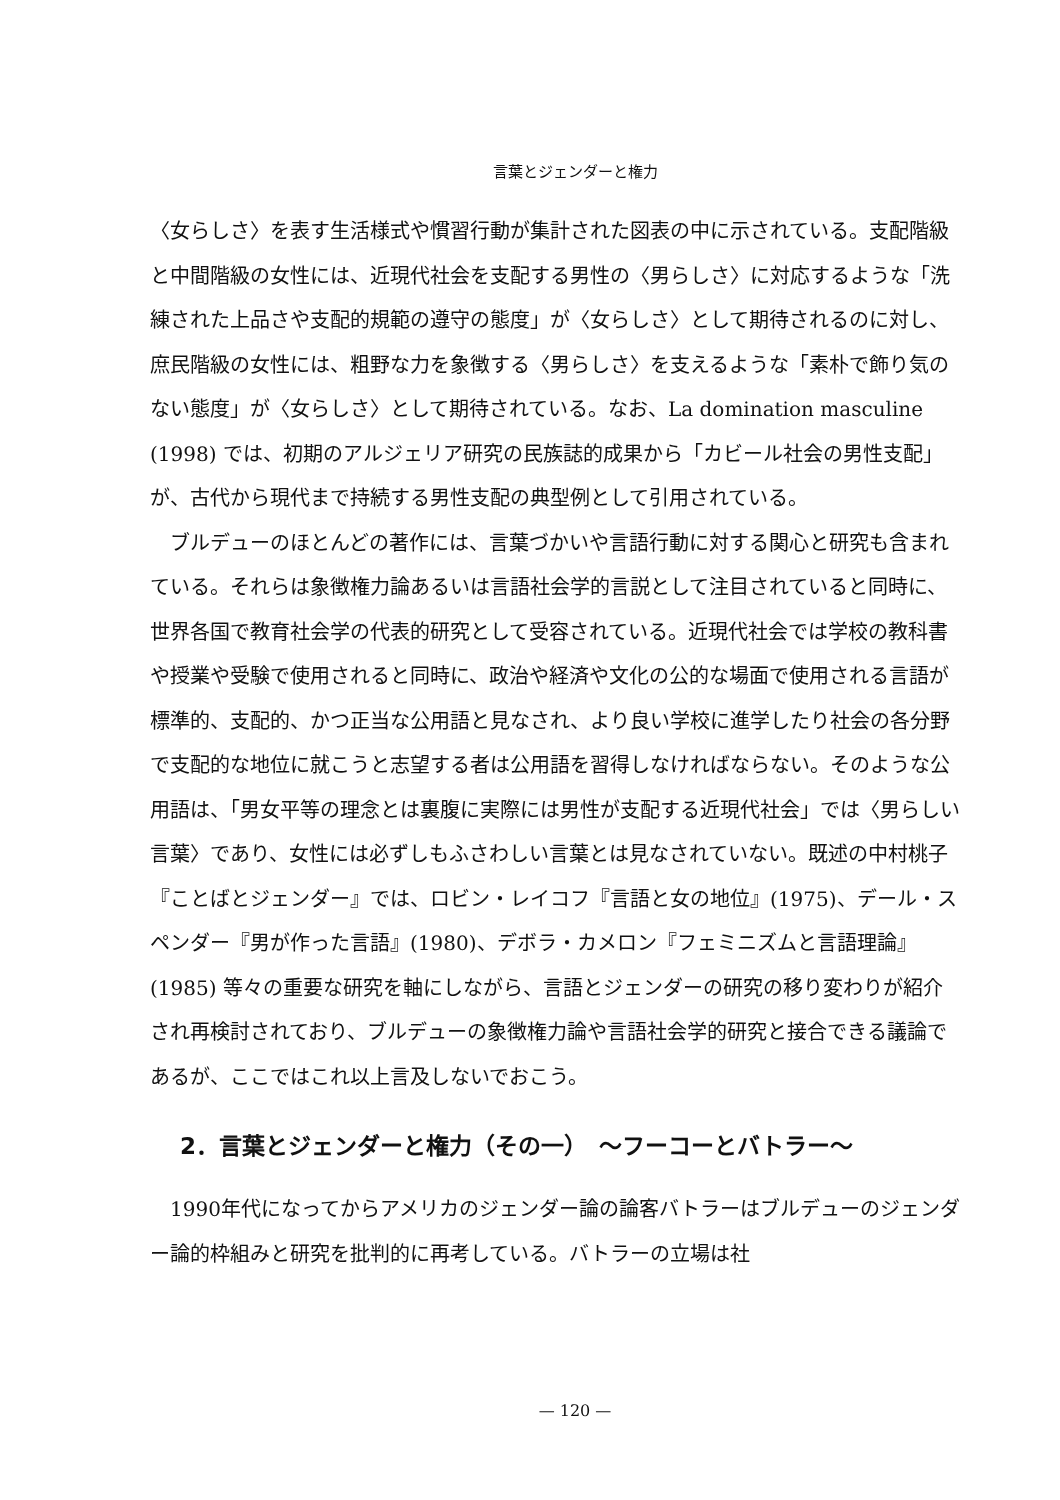言葉とジェンダーと権力
〈女らしさ〉を表す生活様式や慣習行動が集計された図表の中に示されている。支配階級と中間階級の女性には、近現代社会を支配する男性の〈男らしさ〉に対応するような「洗練された上品さや支配的規範の遵守の態度」が〈女らしさ〉として期待されるのに対し、庶民階級の女性には、粗野な力を象徴する〈男らしさ〉を支えるような「素朴で飾り気のない態度」が〈女らしさ〉として期待されている。なお、La domination masculine (1998) では、初期のアルジェリア研究の民族誌的成果から「カビール社会の男性支配」が、古代から現代まで持続する男性支配の典型例として引用されている。
ブルデューのほとんどの著作には、言葉づかいや言語行動に対する関心と研究も含まれている。それらは象徴権力論あるいは言語社会学的言説として注目されていると同時に、世界各国で教育社会学の代表的研究として受容されている。近現代社会では学校の教科書や授業や受験で使用されると同時に、政治や経済や文化の公的な場面で使用される言語が標準的、支配的、かつ正当な公用語と見なされ、より良い学校に進学したり社会の各分野で支配的な地位に就こうと志望する者は公用語を習得しなければならない。そのような公用語は、「男女平等の理念とは裏腹に実際には男性が支配する近現代社会」では〈男らしい言葉〉であり、女性には必ずしもふさわしい言葉とは見なされていない。既述の中村桃子『ことばとジェンダー』では、ロビン・レイコフ『言語と女の地位』(1975)、デール・スペンダー『男が作った言語』(1980)、デボラ・カメロン『フェミニズムと言語理論』(1985) 等々の重要な研究を軸にしながら、言語とジェンダーの研究の移り変わりが紹介され再検討されており、ブルデューの象徴権力論や言語社会学的研究と接合できる議論であるが、ここではこれ以上言及しないでおこう。
2．言葉とジェンダーと権力（その一）　～フーコーとバトラー～
1990年代になってからアメリカのジェンダー論の論客バトラーはブルデューのジェンダー論的枠組みと研究を批判的に再考している。バトラーの立場は社
— 120 —